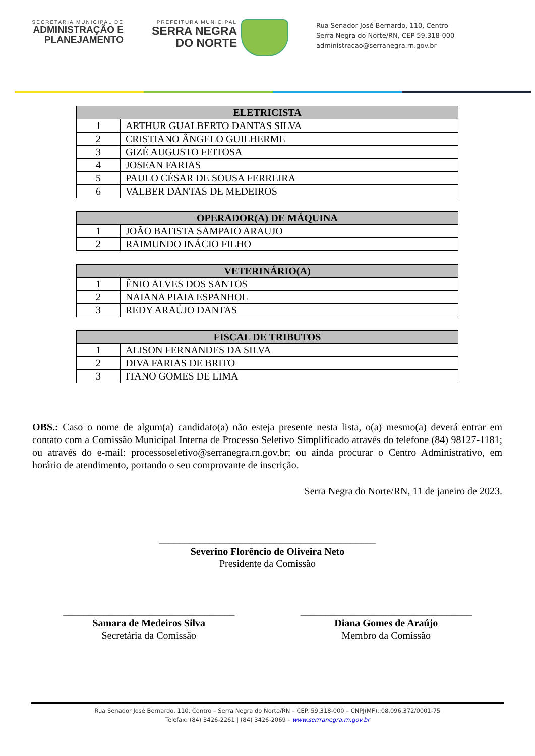SECRETARIA MUNICIPAL DE
ADMINISTRAÇÃO E
PLANEJAMENTO
PREFEITURA MUNICIPAL
SERRA NEGRA
DO NORTE
Rua Senador José Bernardo, 110, Centro
Serra Negra do Norte/RN, CEP 59.318-000
administracao@serranegra.rn.gov.br
| ELETRICISTA | |
| --- | --- |
| 1 | ARTHUR GUALBERTO DANTAS SILVA |
| 2 | CRISTIANO ÂNGELO GUILHERME |
| 3 | GIZÉ AUGUSTO FEITOSA |
| 4 | JOSEAN FARIAS |
| 5 | PAULO CÉSAR DE SOUSA FERREIRA |
| 6 | VALBER DANTAS DE MEDEIROS |
| OPERADOR(A) DE MÁQUINA | |
| --- | --- |
| 1 | JOÃO BATISTA SAMPAIO ARAUJO |
| 2 | RAIMUNDO INÁCIO FILHO |
| VETERINÁRIO(A) | |
| --- | --- |
| 1 | ÊNIO ALVES DOS SANTOS |
| 2 | NAIANA PIAIA ESPANHOL |
| 3 | REDY ARAÚJO DANTAS |
| FISCAL DE TRIBUTOS | |
| --- | --- |
| 1 | ALISON FERNANDES DA SILVA |
| 2 | DIVA FARIAS DE BRITO |
| 3 | ITANO GOMES DE LIMA |
OBS.: Caso o nome de algum(a) candidato(a) não esteja presente nesta lista, o(a) mesmo(a) deverá entrar em contato com a Comissão Municipal Interna de Processo Seletivo Simplificado através do telefone (84) 98127-1181; ou através do e-mail: processoseletivo@serranegra.rn.gov.br; ou ainda procurar o Centro Administrativo, em horário de atendimento, portando o seu comprovante de inscrição.
Serra Negra do Norte/RN, 11 de janeiro de 2023.
___________________________________________
Severino Florêncio de Oliveira Neto
Presidente da Comissão
__________________________________
Samara de Medeiros Silva
Secretária da Comissão
__________________________________
Diana Gomes de Araújo
Membro da Comissão
Rua Senador José Bernardo, 110, Centro – Serra Negra do Norte/RN – CEP. 59.318-000 – CNPJ(MF).:08.096.372/0001-75
Telefax: (84) 3426-2261 | (84) 3426-2069 – www.serrranegra.rn.gov.br